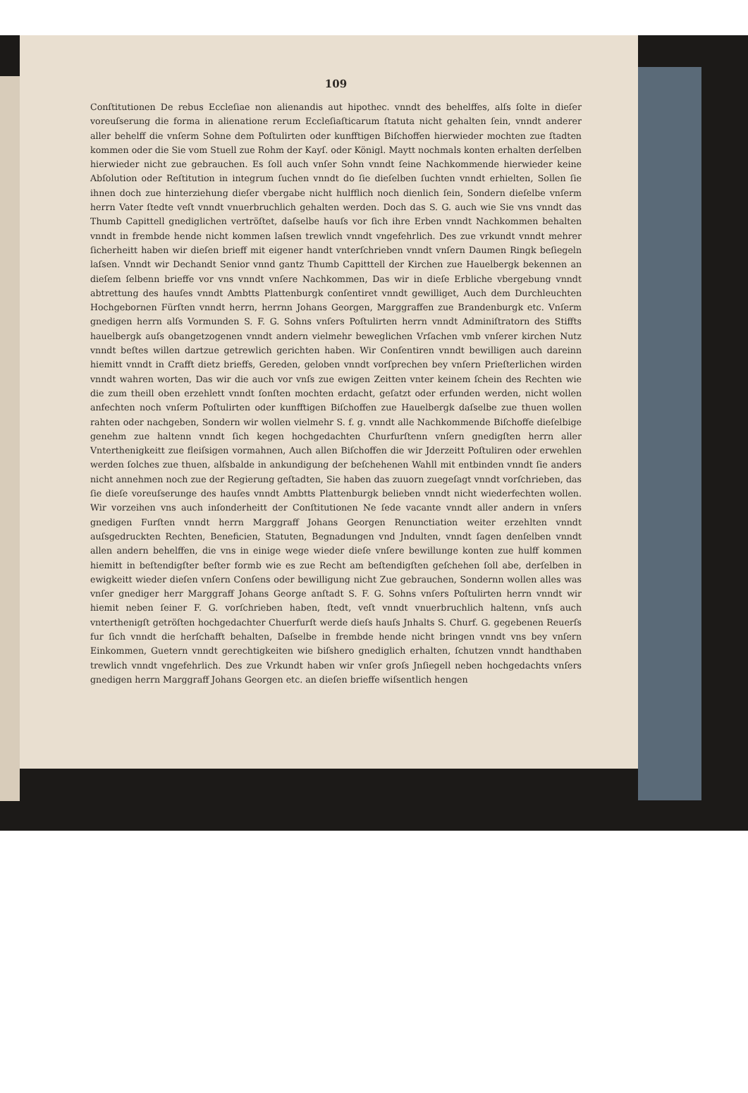109
Conſtitutionen De rebus Eccleſiae non alienandis aut hipothec. vnndt des behelffes, alſs ſolte in dieſer voreuſserung die forma in alienatione rerum Eccleſiaſticarum ſtatuta nicht gehalten ſein, vnndt anderer aller behelff die vnſerm Sohne dem Poſtulirten oder kunfftigen Biſchoffen hierwieder mochten zue ſtadten kommen oder die Sie vom Stuell zue Rohm der Kayſ. oder Königl. Maytt nochmals konten erhalten derſelben hierwieder nicht zue gebrauchen. Es ſoll auch vnſer Sohn vnndt ſeine Nachkommende hierwieder keine Abſolution oder Reſtitution in integrum ſuchen vnndt do ſie dieſelben ſuchten vnndt erhielten, Sollen ſie ihnen doch zue hinterziehung dieſer vbergabe nicht hulfflich noch dienlich ſein, Sondern dieſelbe vnſerm herrn Vater ſtedte veſt vnndt vnuerbruchlich gehalten werden. Doch das S. G. auch wie Sie vns vnndt das Thumb Capittell gnediglichen vertröſtet, daſselbe hauſs vor ſich ihre Erben vnndt Nachkommen behalten vnndt in frembde hende nicht kommen laſsen trewlich vnndt vngefehrlich. Des zue vrkundt vnndt mehrer ſicherheitt haben wir dieſen brieff mit eigener handt vnterſchrieben vnndt vnſern Daumen Ringk beſiegeln laſsen. Vnndt wir Dechandt Senior vnnd gantz Thumb Capitttell der Kirchen zue Hauelbergk bekennen an dieſem ſelbenn brieffe vor vns vnndt vnſere Nachkommen, Das wir in dieſe Erbliche vbergebung vnndt abtrettung des hauſes vnndt Ambtts Plattenburgk conſentiret vnndt gewilliget, Auch dem Durchleuchten Hochgebornen Fürſten vnndt herrn, herrnn Johans Georgen, Marggraffen zue Brandenburgk etc. Vnſerm gnedigen herrn alſs Vormunden S. F. G. Sohns vnſers Poſtulirten herrn vnndt Adminiſtratorn des Stiffts hauelbergk auſs obangetzogenen vnndt andern vielmehr beweglichen Vrſachen vmb vnſerer kirchen Nutz vnndt beſtes willen dartzue getrewlich gerichten haben. Wir Conſentiren vnndt bewilligen auch dareinn hiemitt vnndt in Crafft dietz brieffs, Gereden, geloben vnndt vorſprechen bey vnſern Prieſterlichen wirden vnndt wahren worten, Das wir die auch vor vnſs zue ewigen Zeitten vnter keinem ſchein des Rechten wie die zum theill oben erzehlett vnndt ſonſten mochten erdacht, geſatzt oder erfunden werden, nicht wollen anfechten noch vnſerm Poſtulirten oder kunfftigen Biſchoffen zue Hauelbergk daſselbe zue thuen wollen rahten oder nachgeben, Sondern wir wollen vielmehr S. f. g. vnndt alle Nachkommende Biſchoffe dieſelbige genehm zue haltenn vnndt ſich kegen hochgedachten Churfurſtenn vnſern gnedigſten herrn aller Vnterthenigkeitt zue fleiſsigen vormahnen, Auch allen Biſchoffen die wir Jderzeitt Poſtuliren oder erwehlen werden ſolches zue thuen, alſsbalde in ankundigung der beſchehenen Wahll mit entbinden vnndt ſie anders nicht annehmen noch zue der Regierung geſtadten, Sie haben das zuuorn zuegeſagt vnndt vorſchrieben, das ſie dieſe voreuſserunge des hauſes vnndt Ambtts Plattenburgk belieben vnndt nicht wiederfechten wollen. Wir vorzeihen vns auch inſonderheitt der Conſtitutionen Ne ſede vacante vnndt aller andern in vnſers gnedigen Furſten vnndt herrn Marggraff Johans Georgen Renunctiation weiter erzehlten vnndt auſsgedruckten Rechten, Beneficien, Statuten, Begnadungen vnd Jndulten, vnndt ſagen denſelben vnndt allen andern behelffen, die vns in einige wege wieder dieſe vnſere bewillunge konten zue hulff kommen hiemitt in beſtendigſter beſter formb wie es zue Recht am beſtendigſten geſchehen ſoll abe, derſelben in ewigkeitt wieder dieſen vnſern Conſens oder bewilligung nicht Zue gebrauchen, Sondernn wollen alles was vnſer gnediger herr Marggraff Johans George anſtadt S. F. G. Sohns vnſers Poſtulirten herrn vnndt wir hiemit neben ſeiner F. G. vorſchrieben haben, ſtedt, veſt vnndt vnuerbruchlich haltenn, vnſs auch vnterthenigſt getröſten hochgedachter Chuerfurſt werde dieſs hauſs Jnhalts S. Churf. G. gegebenen Reuerſs fur ſich vnndt die herſchafft behalten, Daſselbe in frembde hende nicht bringen vnndt vns bey vnſern Einkommen, Guetern vnndt gerechtigkeiten wie biſshero gnediglich erhalten, ſchutzen vnndt handthaben trewlich vnndt vngefehrlich. Des zue Vrkundt haben wir vnſer groſs Jnſiegell neben hochgedachts vnſers gnedigen herrn Marggraff Johans Georgen etc. an dieſen brieffe wiſsentlich hengen